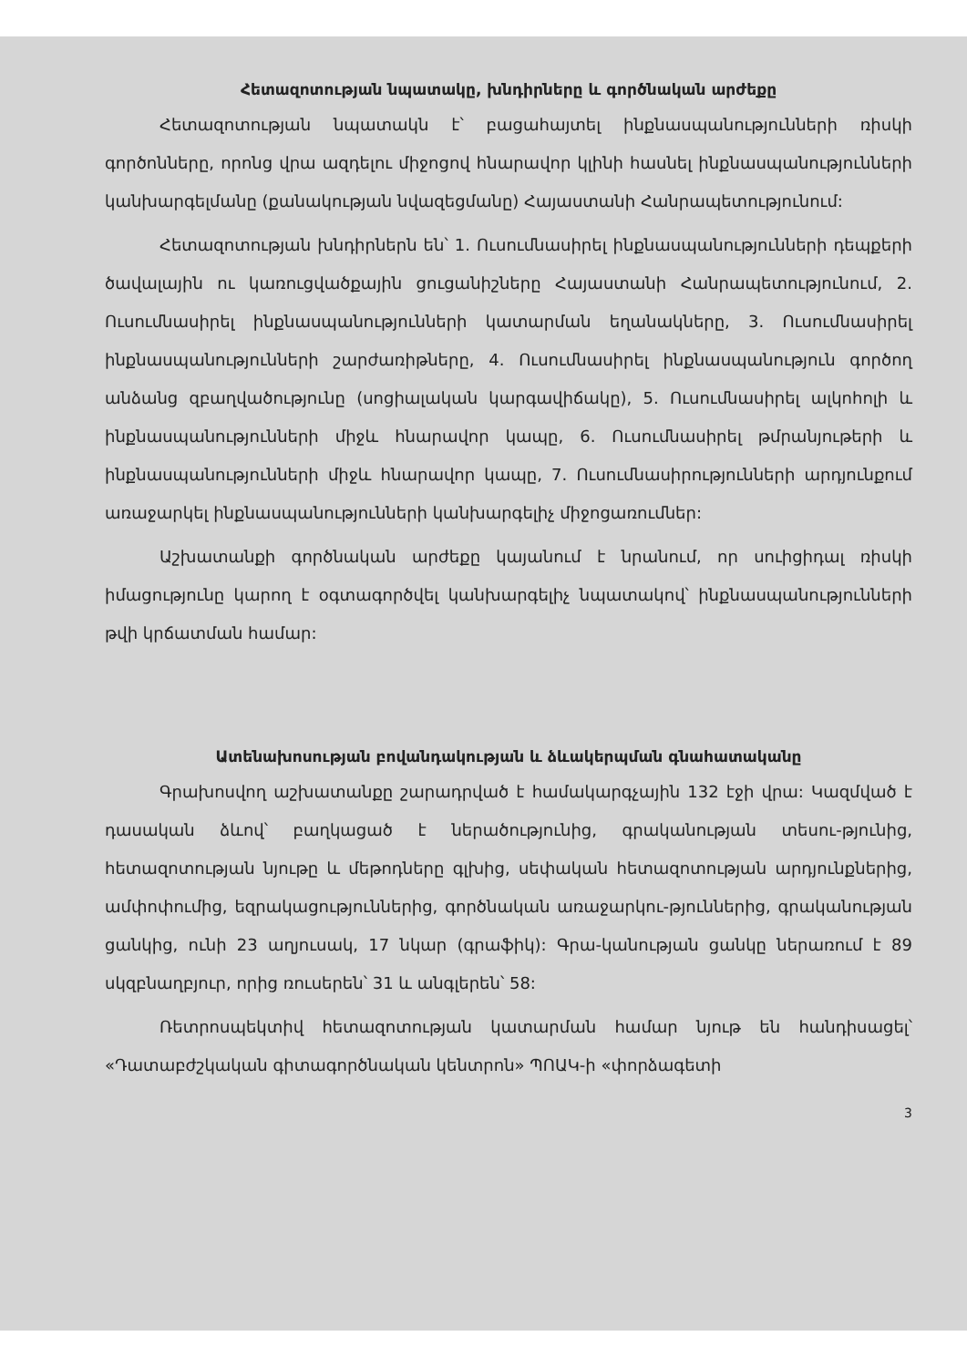Հետազոտության նպատակը, խնդիրները և գործնական արժեքը
Հետազոտության նպատակն է՝ բացահայտել ինքնասպանությունների ռիսկի գործոնները, որոնց վրա ազդելու միջոցով հնարավոր կլինի հասնել ինքնասպանությունների կանխարգելմանը (քանակության նվազեցմանը) Հայաստանի Հանրապետությունում:
Հետազոտության խնդիրներն են՝ 1. Ուսումնասիրել ինքնասպանությունների դեպքերի ծավալային ու կառուցվածքային ցուցանիշները Հայաստանի Հանրապետությունում, 2. Ուսումնասիրել ինքնասպանությունների կատարման եղանակները, 3. Ուսումնասիրել ինքնասպանությունների շարժառիթները, 4. Ուսումնասիրել ինքնասպանություն գործող անձանց զբաղվածությունը (սոցիալական կարգավիճակը), 5. Ուսումնասիրել ալկոհոլի և ինքնասպանությունների միջև հնարավոր կապը, 6. Ուսումնասիրել թմրանյութերի և ինքնասպանությունների միջև հնարավոր կապը, 7. Ուսումնասիրությունների արդյունքում առաջարկել ինքնասպանությունների կանխարգելիչ միջոցառումներ:
Աշխատանքի գործնական արժեքը կայանում է նրանում, որ սուիցիդալ ռիսկի իմացությունը կարող է օգտագործվել կանխարգելիչ նպատակով՝ ինքնասպանությունների թվի կրճատման համար:
Ատենախոսության բովանդակության և ձևակերպման գնահատականը
Գրախոսվող աշխատանքը շարադրված է համակարգչային 132 էջի վրա: Կազմված է դասական ձևով՝ բաղկացած է ներածությունից, գրականության տեսու-թյունից, հետազոտության նյութը և մեթոդները գլխից, սեփական հետազոտության արդյունքներից, ամփոփումից, եզրակացություններից, գործնական առաջարկու-թյուններից, գրականության ցանկից, ունի 23 աղյուսակ, 17 նկար (գրաֆիկ): Գրա-կանության ցանկը ներառում է 89 սկզբնաղբյուր, որից ռուսերեն՝ 31 և անգլերեն՝ 58:
Ռետրոսպեկտիվ հետազոտության կատարման համար նյութ են հանդիսացել՝ «Դատաբժշկական գիտագործնական կենտրոն» ՊՈԱԿ-ի «փորձագետի
3